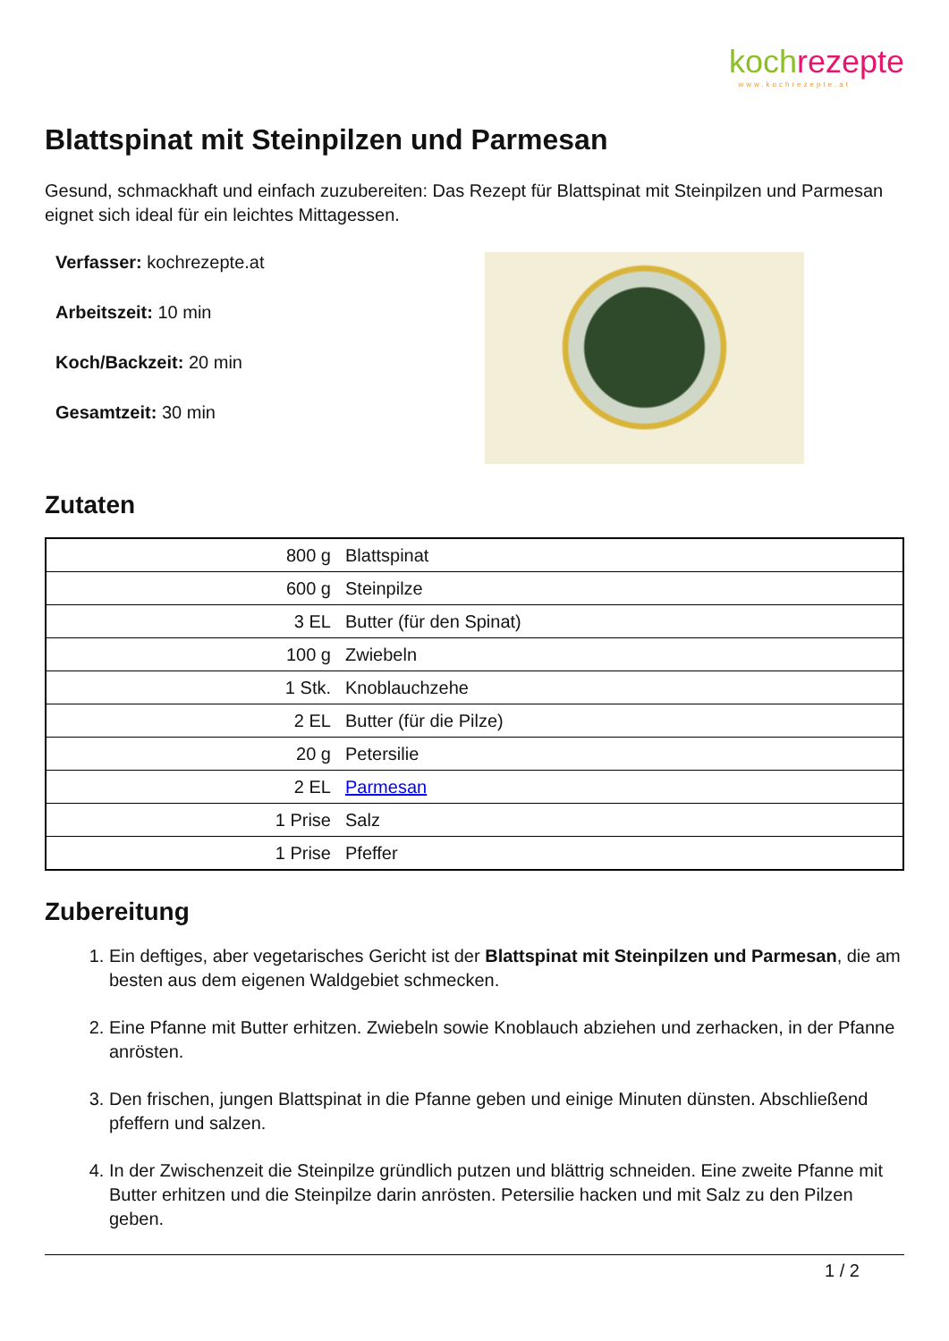koch rezepte
www.kochrezepte.at
Blattspinat mit Steinpilzen und Parmesan
Gesund, schmackhaft und einfach zuzubereiten: Das Rezept für Blattspinat mit Steinpilzen und Parmesan eignet sich ideal für ein leichtes Mittagessen.
Verfasser: kochrezepte.at
Arbeitszeit: 10 min
Koch/Backzeit: 20 min
Gesamtzeit: 30 min
Zutaten
| 800 g | Blattspinat |
| 600 g | Steinpilze |
| 3 EL | Butter (für den Spinat) |
| 100 g | Zwiebeln |
| 1 Stk. | Knoblauchzehe |
| 2 EL | Butter (für die Pilze) |
| 20 g | Petersilie |
| 2 EL | Parmesan |
| 1 Prise | Salz |
| 1 Prise | Pfeffer |
Zubereitung
1. Ein deftiges, aber vegetarisches Gericht ist der Blattspinat mit Steinpilzen und Parmesan, die am besten aus dem eigenen Waldgebiet schmecken.
2. Eine Pfanne mit Butter erhitzen. Zwiebeln sowie Knoblauch abziehen und zerhacken, in der Pfanne anrösten.
3. Den frischen, jungen Blattspinat in die Pfanne geben und einige Minuten dünsten. Abschließend pfeffern und salzen.
4. In der Zwischenzeit die Steinpilze gründlich putzen und blättrig schneiden. Eine zweite Pfanne mit Butter erhitzen und die Steinpilze darin anrösten. Petersilie hacken und mit Salz zu den Pilzen geben.
1 / 2